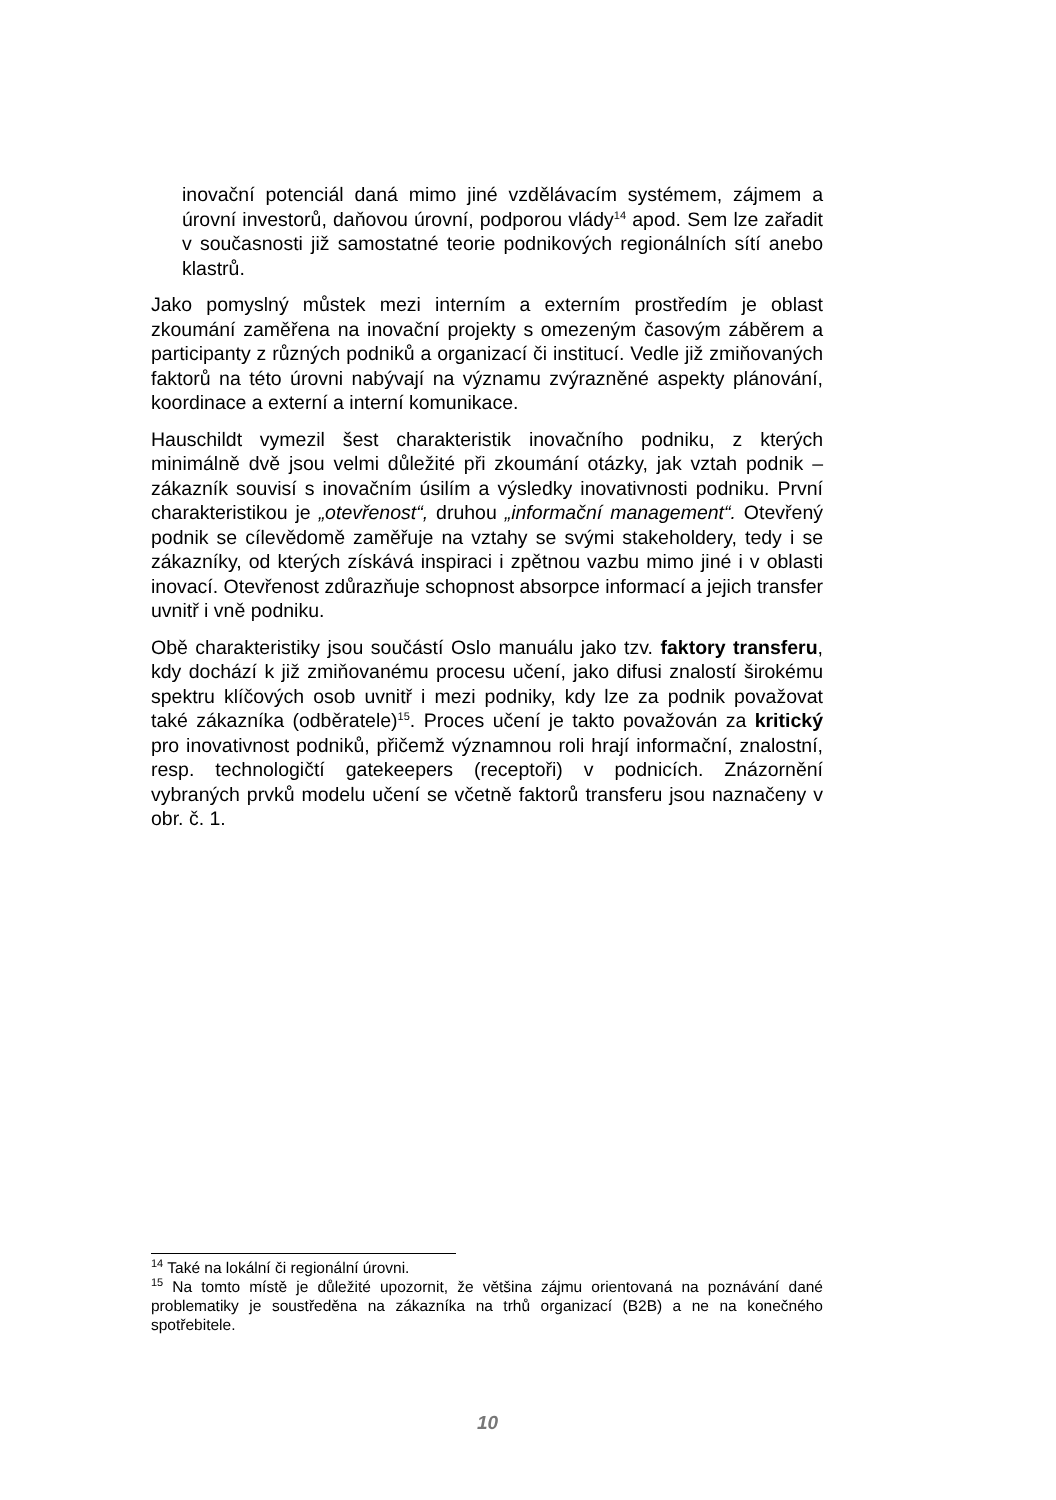inovační potenciál daná mimo jiné vzdělávacím systémem, zájmem a úrovní investorů, daňovou úrovní, podporou vlády<sup>14</sup> apod. Sem lze zařadit v současnosti již samostatné teorie podnikových regionálních sítí anebo klastrů.
Jako pomyslný můstek mezi interním a externím prostředím je oblast zkoumání zaměřena na inovační projekty s omezeným časovým záběrem a participanty z různých podniků a organizací či institucí. Vedle již zmiňovaných faktorů na této úrovni nabývají na významu zvýrazněné aspekty plánování, koordinace a externí a interní komunikace.
Hauschildt vymezil šest charakteristik inovačního podniku, z kterých minimálně dvě jsou velmi důležité při zkoumání otázky, jak vztah podnik – zákazník souvisí s inovačním úsilím a výsledky inovativnosti podniku. První charakteristikou je „otevřenost“, druhou „informační management“. Otevřený podnik se cílevědomě zaměřuje na vztahy se svými stakeholdery, tedy i se zákazníky, od kterých získává inspiraci i zpětnou vazbu mimo jiné i v oblasti inovací. Otevřenost zdůrazňuje schopnost absorpce informací a jejich transfer uvnitř i vně podniku.
Obě charakteristiky jsou součástí Oslo manuálu jako tzv. faktory transferu, kdy dochází k již zmiňovanému procesu učení, jako difusi znalostí širokému spektru klíčových osob uvnitř i mezi podniky, kdy lze za podnik považovat také zákazníka (odběratele)<sup>15</sup>. Proces učení je takto považován za kritický pro inovativnost podniků, přičemž významnou roli hrají informační, znalostní, resp. technologičtí gatekeepers (receptoři) v podnicích. Znázornění vybraných prvků modelu učení se včetně faktorů transferu jsou naznačeny v obr. č. 1.
<sup>14</sup> Také na lokální či regionální úrovni.
<sup>15</sup> Na tomto místě je důležité upozornit, že většina zájmu orientovaná na poznávání dané problematiky je soustředěna na zákazníka na trhů organizací (B2B) a ne na konečného spotřebitele.
10